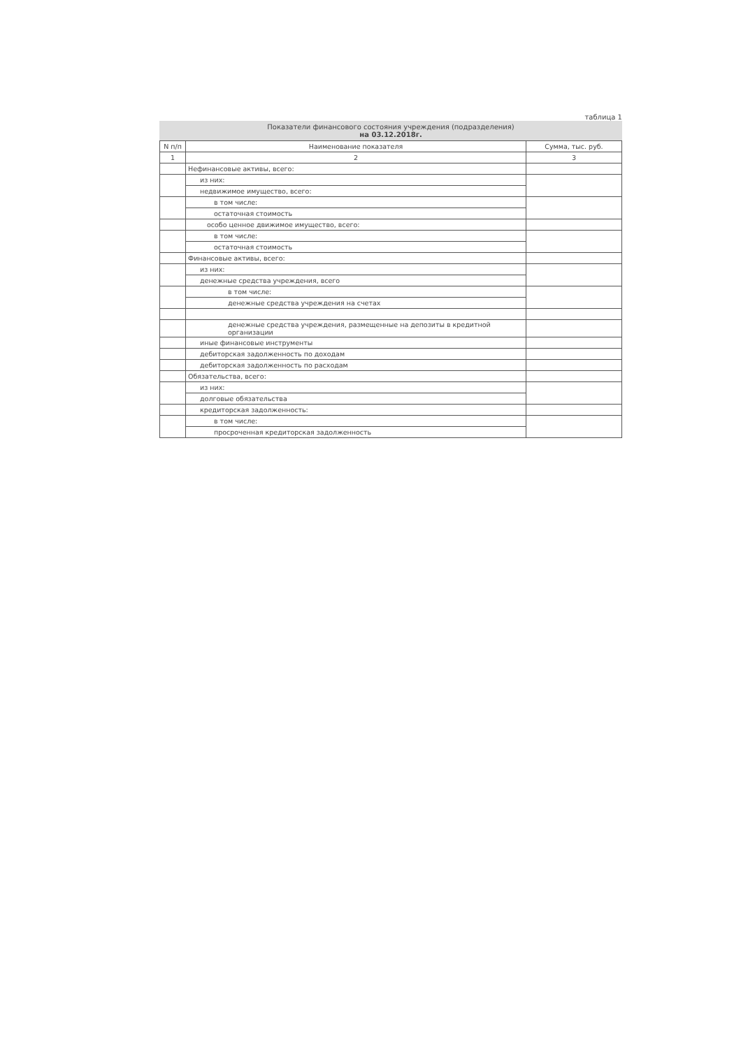таблица 1
Показатели финансового состояния учреждения (подразделения)
на 03.12.2018г.
| N п/п | Наименование показателя | Сумма, тыс. руб. |
| --- | --- | --- |
| 1 | 2 | 3 |
| | Нефинансовые активы, всего: | |
| | из них: | |
| | недвижимое имущество, всего: | |
| | в том числе: | |
| | остаточная стоимость | |
| | особо ценное движимое имущество, всего: | |
| | в том числе: | |
| | остаточная стоимость | |
| | Финансовые активы, всего: | |
| | из них: | |
| | денежные средства учреждения, всего | |
| | в том числе: | |
| | денежные средства учреждения на счетах | |
| | денежные средства учреждения, размещенные на депозиты в кредитной организации | |
| | иные финансовые инструменты | |
| | дебиторская задолженность по доходам | |
| | дебиторская задолженность по расходам | |
| | Обязательства, всего: | |
| | из них: | |
| | долговые обязательства | |
| | кредиторская задолженность: | |
| | в том числе: | |
| | просроченная кредиторская задолженность | |